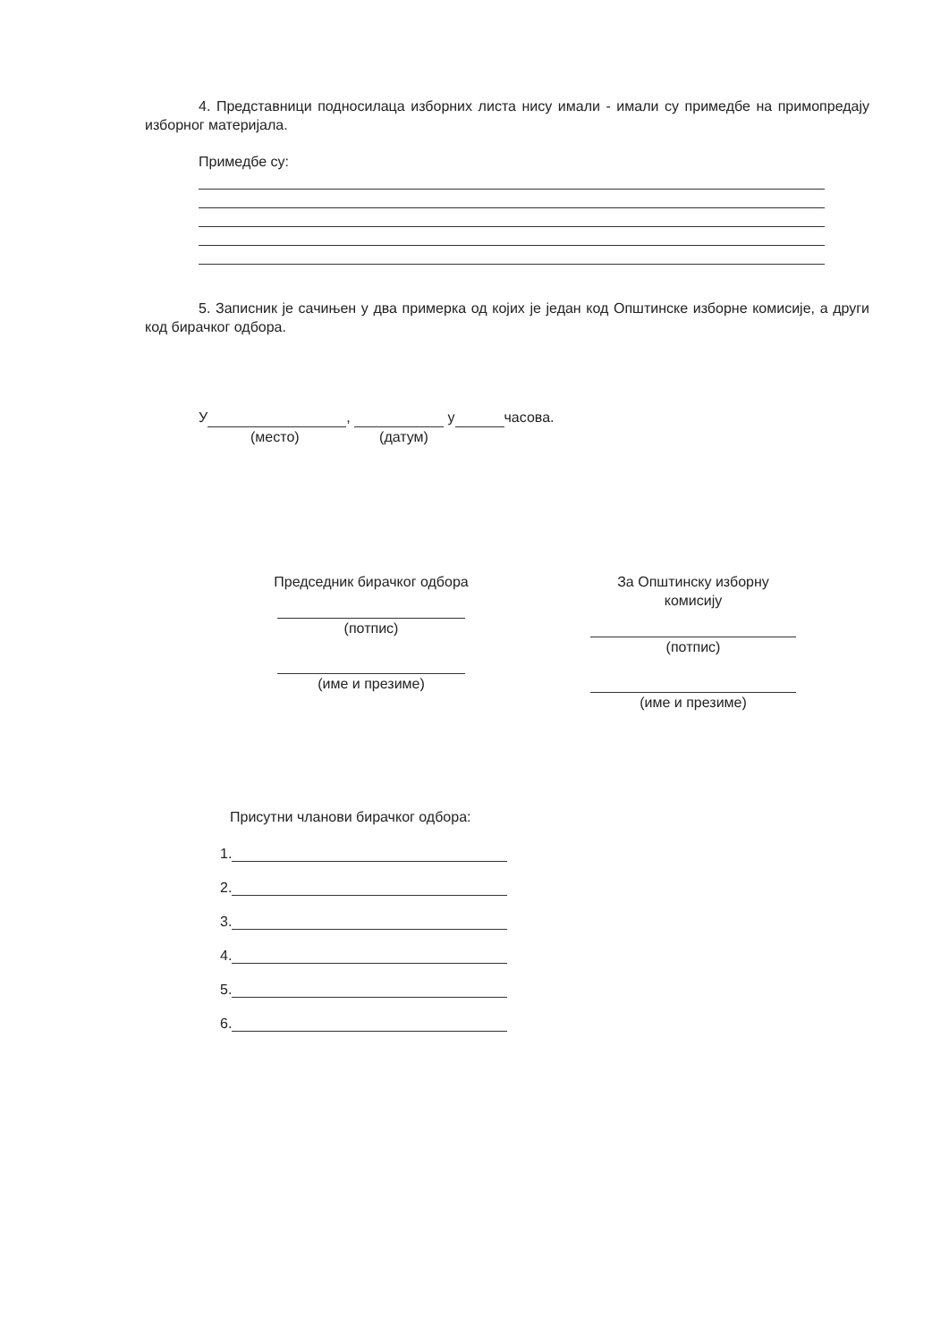4. Представници подносилаца изборних листа нису имали - имали су примедбе на примопредају изборног материјала.
Примедбе су:
5. Записник је сачињен у два примерка од којих је један код Општинске изборне комисије, а други код бирачког одбора.
У , у часова.
(место) (датум)
Председник бирачког одбора
(потпис)
(име и презиме)
За Општинску изборну
комисију
(потпис)
(име и презиме)
Присутни чланови бирачког одбора:
1.
2.
3.
4.
5.
6.